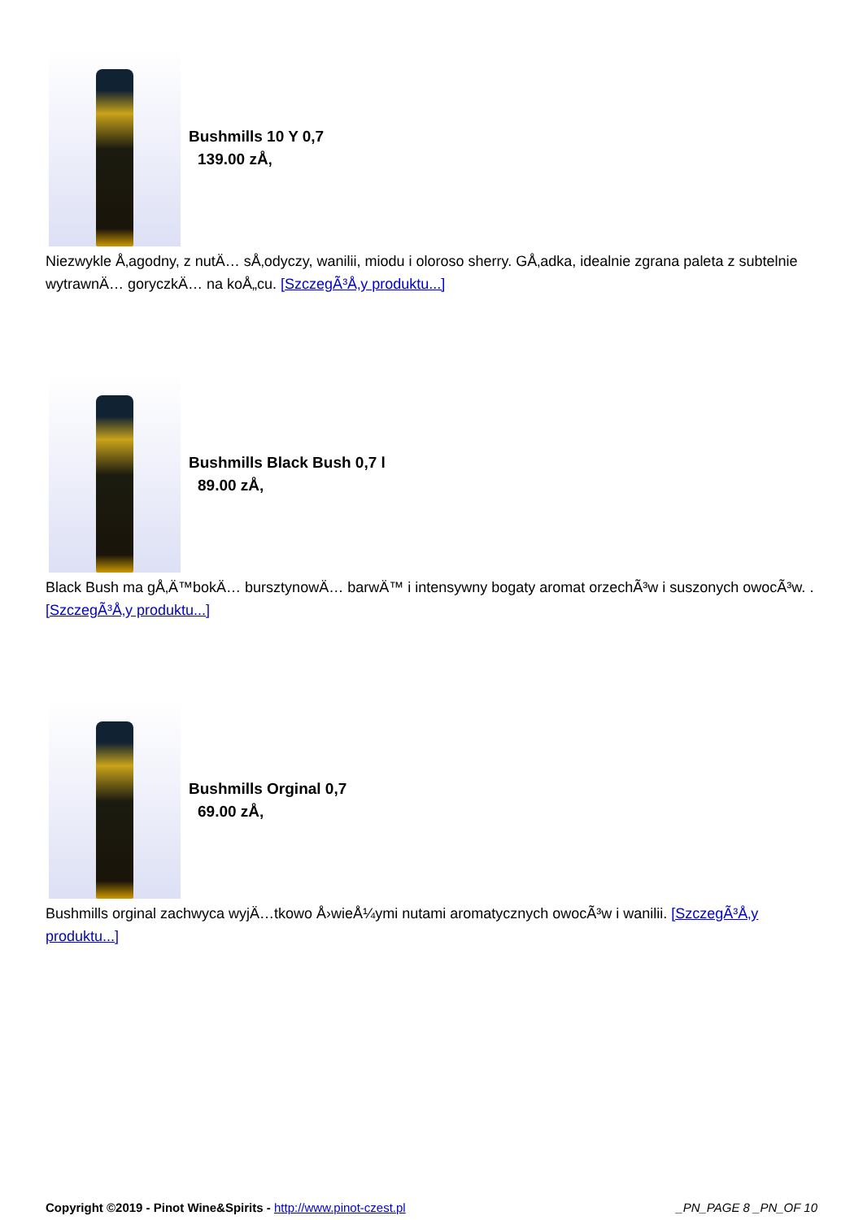Bushmills 10 Y 0,7
139.00 zÅ‚
Niezwykle Å‚agodny, z nutÄ… sÅ‚odyczy, wanilii, miodu i oloroso sherry. GÅ‚adka, idealnie zgrana paleta z subtelnie wytrawnÄ… goryczkÄ… na koÅ„cu. [SzczegÃ³Å‚y produktu...]
Bushmills Black Bush 0,7 l
89.00 zÅ‚
Black Bush ma gÅ‚Ä™bokÄ… bursztynowÄ… barwÄ™ i intensywny bogaty aromat orzechÃ³w i suszonych owocÃ³w. . [SzczegÃ³Å‚y produktu...]
Bushmills Orginal 0,7
69.00 zÅ‚
Bushmills orginal zachwyca wyjÄ…tkowo Å›wieÅ¼ymi nutami aromatycznych owocÃ³w i wanilii. [SzczegÃ³Å‚y produktu...]
Copyright ©2019 - Pinot Wine&Spirits - http://www.pinot-czest.pl _PN_PAGE 8 _PN_OF 10